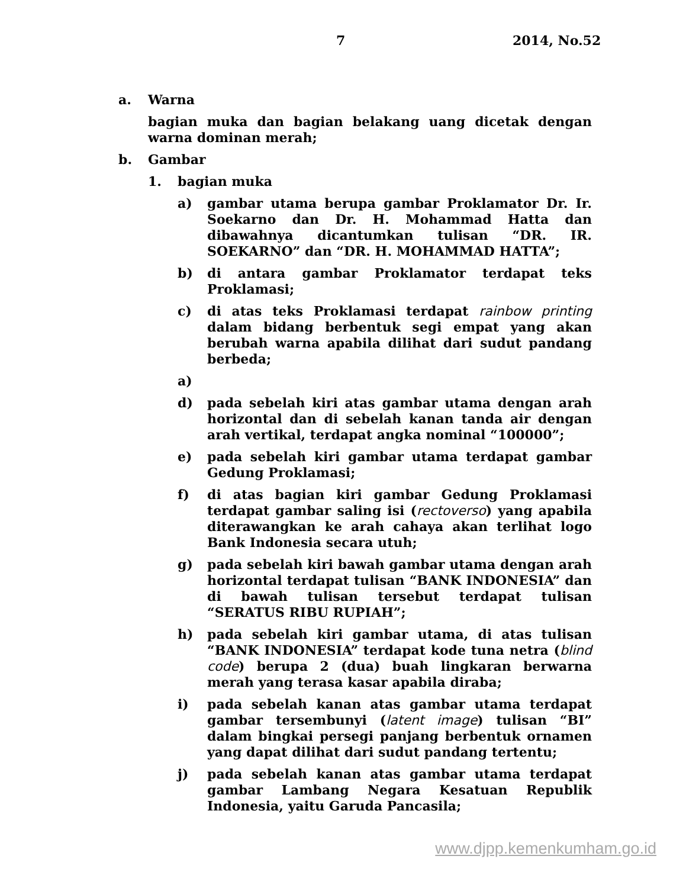7 2014, No.52
a. Warna
bagian muka dan bagian belakang uang dicetak dengan warna dominan merah;
b. Gambar
1. bagian muka
a) gambar utama berupa gambar Proklamator Dr. Ir. Soekarno dan Dr. H. Mohammad Hatta dan dibawahnya dicantumkan tulisan “DR. IR. SOEKARNO” dan “DR. H. MOHAMMAD HATTA”;
b) di antara gambar Proklamator terdapat teks Proklamasi;
c) di atas teks Proklamasi terdapat rainbow printing dalam bidang berbentuk segi empat yang akan berubah warna apabila dilihat dari sudut pandang berbeda;
a)
d) pada sebelah kiri atas gambar utama dengan arah horizontal dan di sebelah kanan tanda air dengan arah vertikal, terdapat angka nominal “100000”;
e) pada sebelah kiri gambar utama terdapat gambar Gedung Proklamasi;
f) di atas bagian kiri gambar Gedung Proklamasi terdapat gambar saling isi (rectoverso) yang apabila diterawangkan ke arah cahaya akan terlihat logo Bank Indonesia secara utuh;
g) pada sebelah kiri bawah gambar utama dengan arah horizontal terdapat tulisan “BANK INDONESIA” dan di bawah tulisan tersebut terdapat tulisan “SERATUS RIBU RUPIAH”;
h) pada sebelah kiri gambar utama, di atas tulisan “BANK INDONESIA” terdapat kode tuna netra (blind code) berupa 2 (dua) buah lingkaran berwarna merah yang terasa kasar apabila diraba;
i) pada sebelah kanan atas gambar utama terdapat gambar tersembunyi (latent image) tulisan “BI” dalam bingkai persegi panjang berbentuk ornamen yang dapat dilihat dari sudut pandang tertentu;
j) pada sebelah kanan atas gambar utama terdapat gambar Lambang Negara Kesatuan Republik Indonesia, yaitu Garuda Pancasila;
www.djpp.kemenkumham.go.id